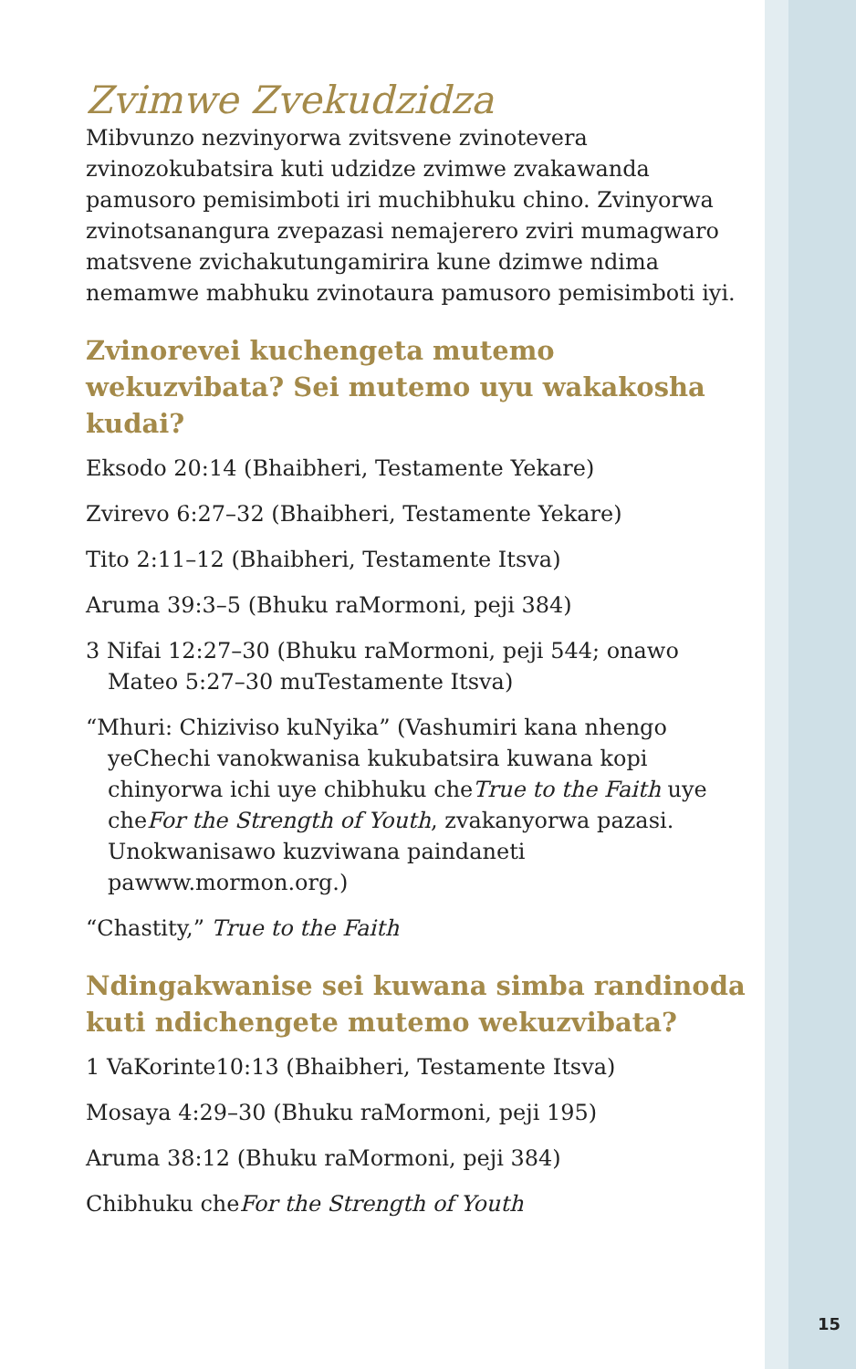Zvimwe Zvekudzidza
Mibvunzo nezvinyorwa zvitsvene zvinotevera zvinozokubatsira kuti udzidze zvimwe zvakawanda pamusoro pemisimboti iri muchibhuku chino. Zvinyorwa zvinotsanangura zvepazasi nemajerero zviri mumagwaro matsvene zvichakutungamirira kune dzimwe ndima nemamwe mabhuku zvinotaura pamusoro pemisimboti iyi.
Zvinorevei kuchengeta mutemo wekuzvibata? Sei mutemo uyu wakakosha kudai?
Eksodo 20:14 (Bhaibheri, Testamente Yekare)
Zvirevo 6:27–32 (Bhaibheri, Testamente Yekare)
Tito 2:11–12 (Bhaibheri, Testamente Itsva)
Aruma 39:3–5 (Bhuku raMormoni, peji 384)
3 Nifai 12:27–30 (Bhuku raMormoni, peji 544; onawo Mateo 5:27–30 muTestamente Itsva)
“Mhuri: Chiziviso kuNyika” (Vashumiri kana nhengo yeChechi vanokwanisa kukubatsira kuwana kopi chinyorwa ichi uye chibhuku cheTrue to the Faith uye cheFor the Strength of Youth, zvakanyorwa pazasi. Unokwanisawo kuzviwana paindaneti pawww.mormon.org.)
“Chastity,” True to the Faith
Ndingakwanise sei kuwana simba randinoda kuti ndichengete mutemo wekuzvibata?
1 VaKorinte10:13 (Bhaibheri, Testamente Itsva)
Mosaya 4:29–30 (Bhuku raMormoni, peji 195)
Aruma 38:12 (Bhuku raMormoni, peji 384)
Chibhuku cheFor the Strength of Youth
15